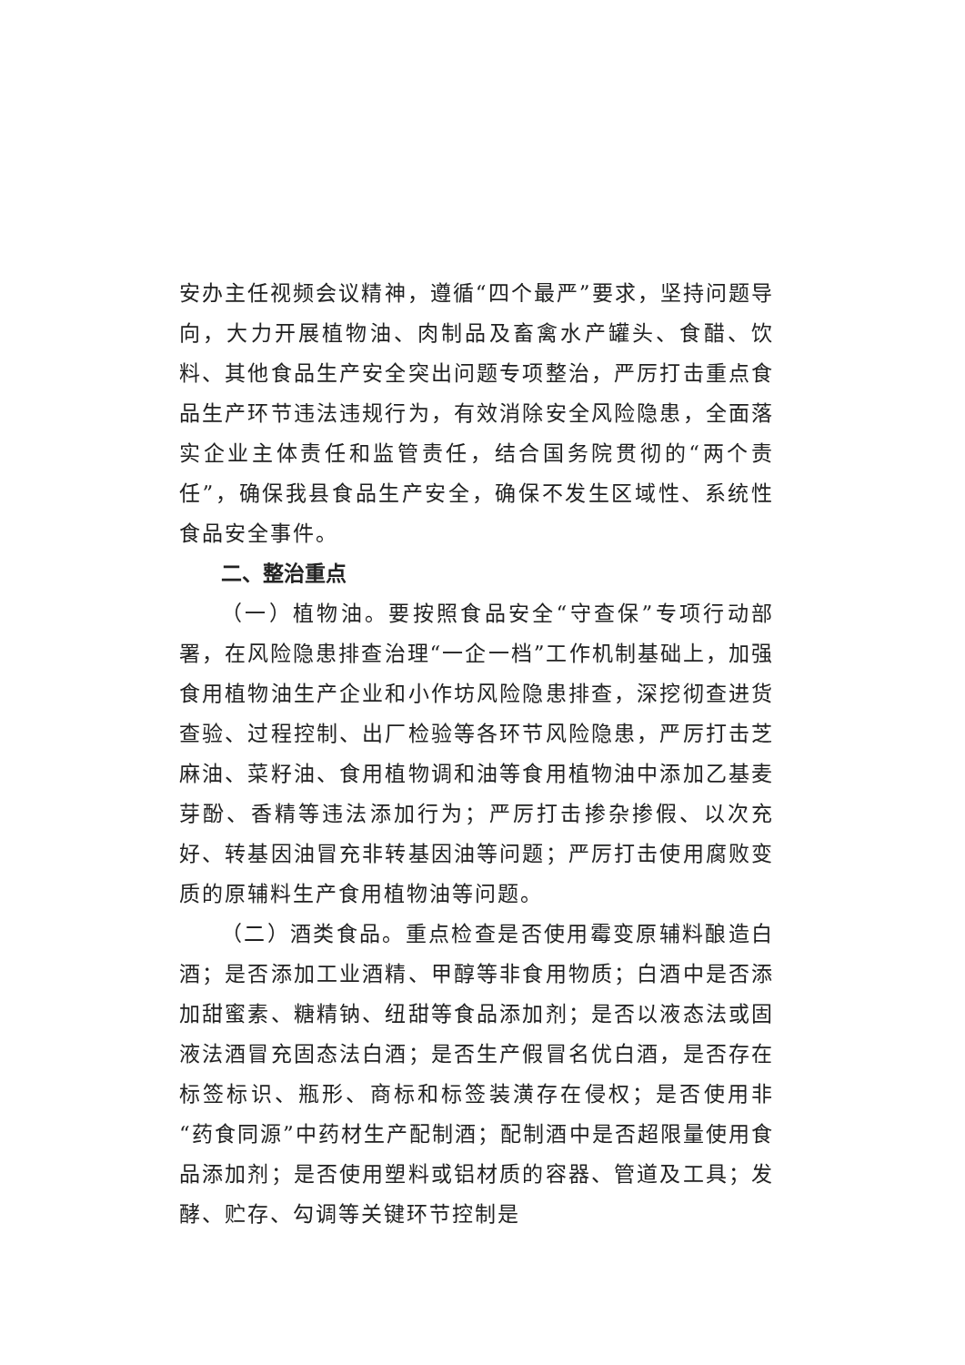安办主任视频会议精神，遵循“四个最严”要求，坚持问题导向，大力开展植物油、肉制品及畜禽水产罐头、食醋、饮料、其他食品生产安全突出问题专项整治，严厉打击重点食品生产环节违法违规行为，有效消除安全风险隐患，全面落实企业主体责任和监管责任，结合国务院贯彻的“两个责任”，确保我县食品生产安全，确保不发生区域性、系统性食品安全事件。
二、整治重点
（一）植物油。要按照食品安全“守查保”专项行动部署，在风险隐患排查治理“一企一档”工作机制基础上，加强食用植物油生产企业和小作坊风险隐患排查，深挖彻查进货查验、过程控制、出厂检验等各环节风险隐患，严厉打击芝麻油、菜籽油、食用植物调和油等食用植物油中添加乙基麦芽酚、香精等违法添加行为；严厉打击掺杂掺假、以次充好、转基因油冒充非转基因油等问题；严厉打击使用腐败变质的原辅料生产食用植物油等问题。
（二）酒类食品。重点检查是否使用霉变原辅料酿造白酒；是否添加工业酒精、甲醇等非食用物质；白酒中是否添加甜蜜素、糖精钠、纽甜等食品添加剂；是否以液态法或固液法酒冒充固态法白酒；是否生产假冒名优白酒，是否存在标签标识、瓶形、商标和标签装潢存在侵权；是否使用非“药食同源”中药材生产配制酒；配制酒中是否超限量使用食品添加剂；是否使用塑料或铝材质的容器、管道及工具；发酵、贮存、勾调等关键环节控制是